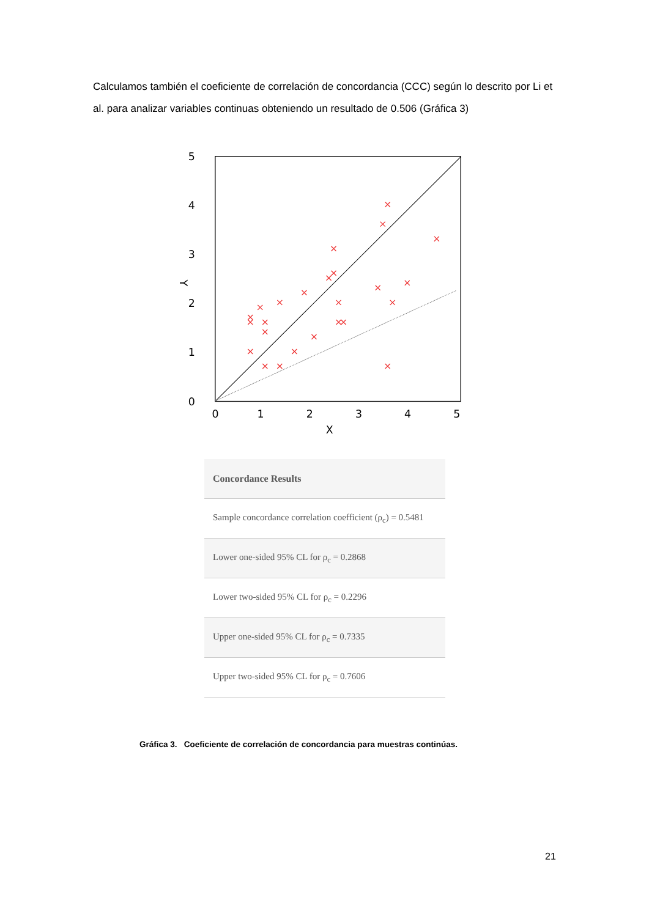Calculamos también el coeficiente de correlación de concordancia (CCC) según lo descrito por Li et al. para analizar variables continuas obteniendo un resultado de 0.506 (Gráfica 3)
5
4
3
2
1
0
Y
0
1
2
3
4
5
X
| Concordance Results |
| --- |
| Sample concordance correlation coefficient (ρ<sub>c</sub>) = 0.5481 |
| Lower one-sided 95% CL for ρ<sub>c</sub> = 0.2868 |
| Lower two-sided 95% CL for ρ<sub>c</sub> = 0.2296 |
| Upper one-sided 95% CL for ρ<sub>c</sub> = 0.7335 |
| Upper two-sided 95% CL for ρ<sub>c</sub> = 0.7606 |
Gráfica 3. Coeficiente de correlación de concordancia para muestras continúas.
21